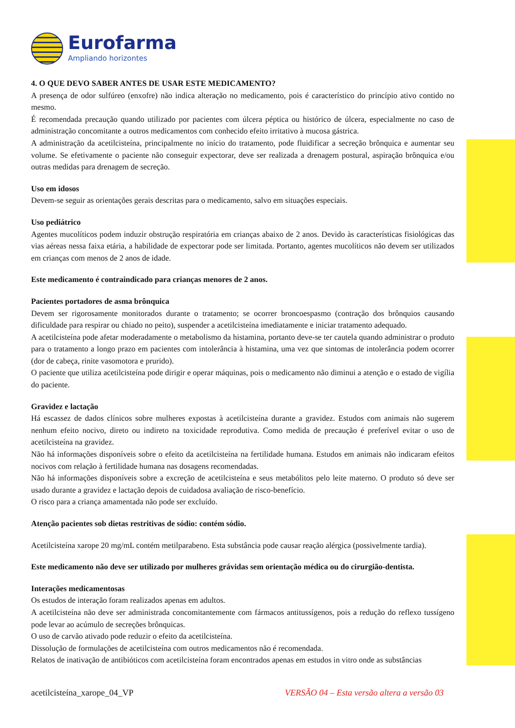Eurofarma
Ampliando horizontes
4. O QUE DEVO SABER ANTES DE USAR ESTE MEDICAMENTO?
A presença de odor sulfúreo (enxofre) não indica alteração no medicamento, pois é característico do princípio ativo contido no mesmo.
É recomendada precaução quando utilizado por pacientes com úlcera péptica ou histórico de úlcera, especialmente no caso de administração concomitante a outros medicamentos com conhecido efeito irritativo à mucosa gástrica.
A administração da acetilcisteína, principalmente no início do tratamento, pode fluidificar a secreção brônquica e aumentar seu volume. Se efetivamente o paciente não conseguir expectorar, deve ser realizada a drenagem postural, aspiração brônquica e/ou outras medidas para drenagem de secreção.
Uso em idosos
Devem-se seguir as orientações gerais descritas para o medicamento, salvo em situações especiais.
Uso pediátrico
Agentes mucolíticos podem induzir obstrução respiratória em crianças abaixo de 2 anos. Devido às características fisiológicas das vias aéreas nessa faixa etária, a habilidade de expectorar pode ser limitada. Portanto, agentes mucolíticos não devem ser utilizados em crianças com menos de 2 anos de idade.
Este medicamento é contraindicado para crianças menores de 2 anos.
Pacientes portadores de asma brônquica
Devem ser rigorosamente monitorados durante o tratamento; se ocorrer broncoespasmo (contração dos brônquios causando dificuldade para respirar ou chiado no peito), suspender a acetilcisteína imediatamente e iniciar tratamento adequado.
A acetilcisteína pode afetar moderadamente o metabolismo da histamina, portanto deve-se ter cautela quando administrar o produto para o tratamento a longo prazo em pacientes com intolerância à histamina, uma vez que sintomas de intolerância podem ocorrer (dor de cabeça, rinite vasomotora e prurido).
O paciente que utiliza acetilcisteína pode dirigir e operar máquinas, pois o medicamento não diminui a atenção e o estado de vigília do paciente.
Gravidez e lactação
Há escassez de dados clínicos sobre mulheres expostas à acetilcisteína durante a gravidez. Estudos com animais não sugerem nenhum efeito nocivo, direto ou indireto na toxicidade reprodutiva. Como medida de precaução é preferível evitar o uso de acetilcisteína na gravidez.
Não há informações disponíveis sobre o efeito da acetilcisteína na fertilidade humana. Estudos em animais não indicaram efeitos nocivos com relação à fertilidade humana nas dosagens recomendadas.
Não há informações disponíveis sobre a excreção de acetilcisteína e seus metabólitos pelo leite materno. O produto só deve ser usado durante a gravidez e lactação depois de cuidadosa avaliação de risco-benefício.
O risco para a criança amamentada não pode ser excluído.
Atenção pacientes sob dietas restritivas de sódio: contém sódio.
Acetilcisteína xarope 20 mg/mL contém metilparabeno. Esta substância pode causar reação alérgica (possivelmente tardia).
Este medicamento não deve ser utilizado por mulheres grávidas sem orientação médica ou do cirurgião-dentista.
Interações medicamentosas
Os estudos de interação foram realizados apenas em adultos.
A acetilcisteína não deve ser administrada concomitantemente com fármacos antitussígenos, pois a redução do reflexo tussígeno pode levar ao acúmulo de secreções brônquicas.
O uso de carvão ativado pode reduzir o efeito da acetilcisteína.
Dissolução de formulações de acetilcisteína com outros medicamentos não é recomendada.
Relatos de inativação de antibióticos com acetilcisteína foram encontrados apenas em estudos in vitro onde as substâncias
acetilcisteína_xarope_04_VP VERSÃO 04 – Esta versão altera a versão 03